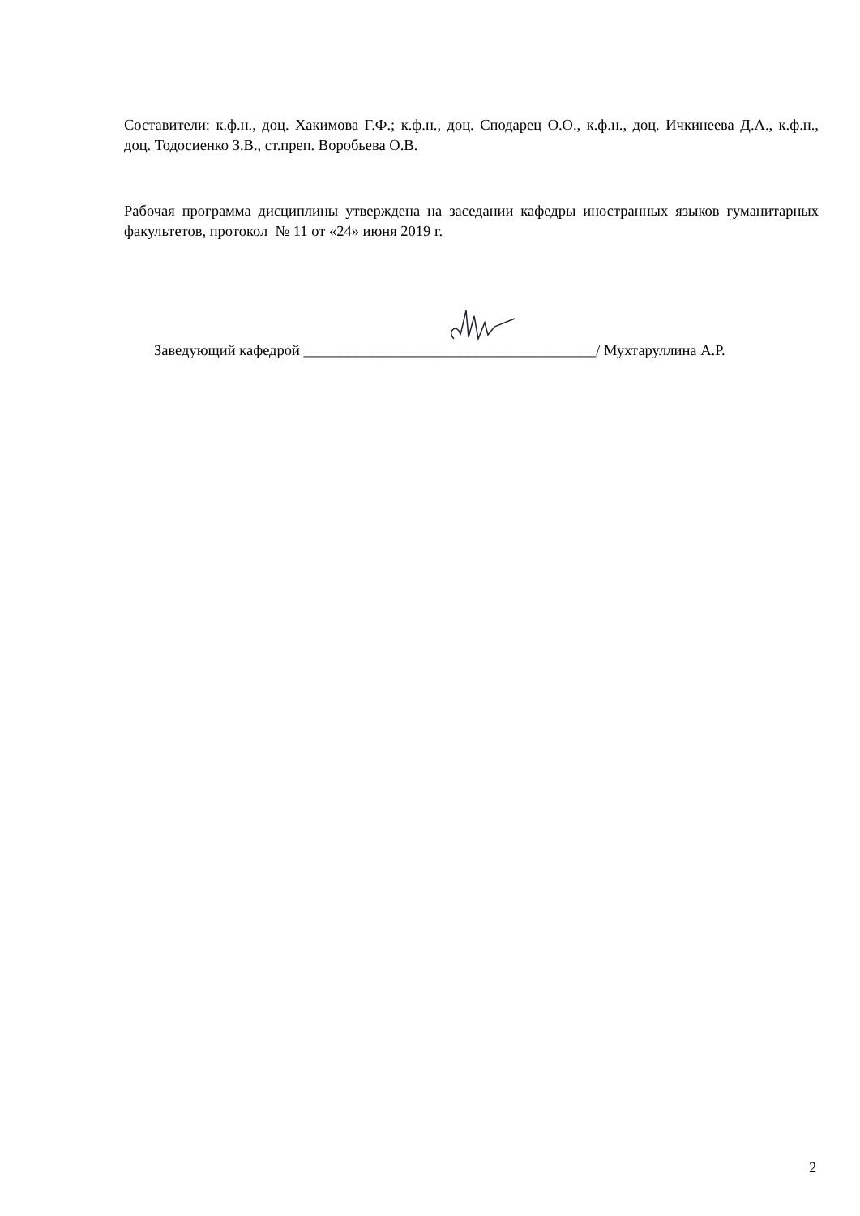Составители: к.ф.н., доц. Хакимова Г.Ф.; к.ф.н., доц. Сподарец О.О., к.ф.н., доц. Ичкинеева Д.А., к.ф.н., доц. Тодосиенко З.В., ст.преп. Воробьева О.В.
Рабочая программа дисциплины утверждена на заседании кафедры иностранных языков гуманитарных факультетов, протокол № 11 от «24» июня 2019 г.
Заведующий кафедрой _______________________________________/ Мухтаруллина А.Р.
2